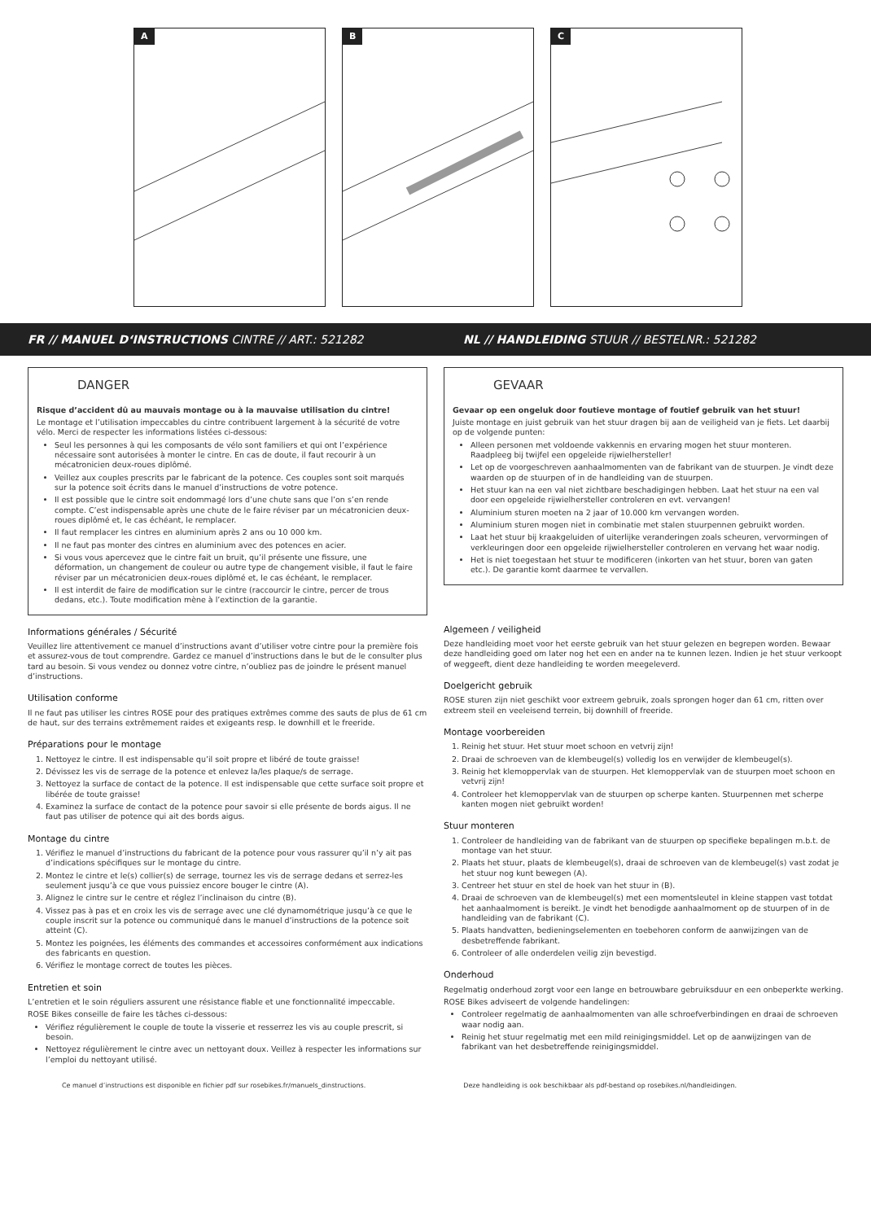A
B
C
FR // MANUEL D‘INSTRUCTIONS CINTRE // ART.: 521282 NL // HANDLEIDING STUUR // BESTELNR.: 521282
DANGER
Risque d’accident dû au mauvais montage ou à la mauvaise utilisation du cintre!
Le montage et l’utilisation impeccables du cintre contribuent largement à la sécurité de votre vélo. Merci de respecter les informations listées ci-dessous:
Seul les personnes à qui les composants de vélo sont familiers et qui ont l’expérience nécessaire sont autorisées à monter le cintre. En cas de doute, il faut recourir à un mécatronicien deux-roues diplômé.
Veillez aux couples prescrits par le fabricant de la potence. Ces couples sont soit marqués sur la potence soit écrits dans le manuel d’instructions de votre potence.
Il est possible que le cintre soit endommagé lors d’une chute sans que l’on s’en rende compte. C’est indispensable après une chute de le faire réviser par un mécatronicien deux-roues diplômé et, le cas échéant, le remplacer.
Il faut remplacer les cintres en aluminium après 2 ans ou 10 000 km.
Il ne faut pas monter des cintres en aluminium avec des potences en acier.
Si vous vous apercevez que le cintre fait un bruit, qu’il présente une fissure, une déformation, un changement de couleur ou autre type de changement visible, il faut le faire réviser par un mécatronicien deux-roues diplômé et, le cas échéant, le remplacer.
Il est interdit de faire de modification sur le cintre (raccourcir le cintre, percer de trous dedans, etc.). Toute modification mène à l’extinction de la garantie.
Informations générales / Sécurité
Veuillez lire attentivement ce manuel d’instructions avant d’utiliser votre cintre pour la première fois et assurez-vous de tout comprendre. Gardez ce manuel d’instructions dans le but de le consulter plus tard au besoin. Si vous vendez ou donnez votre cintre, n’oubliez pas de joindre le présent manuel d’instructions.
Utilisation conforme
Il ne faut pas utiliser les cintres ROSE pour des pratiques extrêmes comme des sauts de plus de 61 cm de haut, sur des terrains extrêmement raides et exigeants resp. le downhill et le freeride.
Préparations pour le montage
1. Nettoyez le cintre. Il est indispensable qu’il soit propre et libéré de toute graisse!
2. Dévissez les vis de serrage de la potence et enlevez la/les plaque/s de serrage.
3. Nettoyez la surface de contact de la potence. Il est indispensable que cette surface soit propre et libérée de toute graisse!
4. Examinez la surface de contact de la potence pour savoir si elle présente de bords aigus. Il ne faut pas utiliser de potence qui ait des bords aigus.
Montage du cintre
1. Vérifiez le manuel d’instructions du fabricant de la potence pour vous rassurer qu’il n’y ait pas d’indications spécifiques sur le montage du cintre.
2. Montez le cintre et le(s) collier(s) de serrage, tournez les vis de serrage dedans et serrez-les seulement jusqu’à ce que vous puissiez encore bouger le cintre (A).
3. Alignez le cintre sur le centre et réglez l’inclinaison du cintre (B).
4. Vissez pas à pas et en croix les vis de serrage avec une clé dynamométrique jusqu’à ce que le couple inscrit sur la potence ou communiqué dans le manuel d’instructions de la potence soit atteint (C).
5. Montez les poignées, les éléments des commandes et accessoires conformément aux indications des fabricants en question.
6. Vérifiez le montage correct de toutes les pièces.
Entretien et soin
L’entretien et le soin réguliers assurent une résistance fiable et une fonctionnalité impeccable.
ROSE Bikes conseille de faire les tâches ci-dessous:
Vérifiez régulièrement le couple de toute la visserie et resserrez les vis au couple prescrit, si besoin.
Nettoyez régulièrement le cintre avec un nettoyant doux. Veillez à respecter les informations sur l’emploi du nettoyant utilisé.
GEVAAR
Gevaar op een ongeluk door foutieve montage of foutief gebruik van het stuur!
Juiste montage en juist gebruik van het stuur dragen bij aan de veiligheid van je fiets. Let daarbij op de volgende punten:
Alleen personen met voldoende vakkennis en ervaring mogen het stuur monteren. Raadpleeg bij twijfel een opgeleide rijwielhersteller!
Let op de voorgeschreven aanhaalmomenten van de fabrikant van de stuurpen. Je vindt deze waarden op de stuurpen of in de handleiding van de stuurpen.
Het stuur kan na een val niet zichtbare beschadigingen hebben. Laat het stuur na een val door een opgeleide rijwielhersteller controleren en evt. vervangen!
Aluminium sturen moeten na 2 jaar of 10.000 km vervangen worden.
Aluminium sturen mogen niet in combinatie met stalen stuurpennen gebruikt worden.
Laat het stuur bij kraakgeluiden of uiterlijke veranderingen zoals scheuren, vervormingen of verkleuringen door een opgeleide rijwielhersteller controleren en vervang het waar nodig.
Het is niet toegestaan het stuur te modificeren (inkorten van het stuur, boren van gaten etc.). De garantie komt daarmee te vervallen.
Algemeen / veiligheid
Deze handleiding moet voor het eerste gebruik van het stuur gelezen en begrepen worden. Bewaar deze handleiding goed om later nog het een en ander na te kunnen lezen. Indien je het stuur verkoopt of weggeeft, dient deze handleiding te worden meegeleverd.
Doelgericht gebruik
ROSE sturen zijn niet geschikt voor extreem gebruik, zoals sprongen hoger dan 61 cm, ritten over extreem steil en veeleisend terrein, bij downhill of freeride.
Montage voorbereiden
1. Reinig het stuur. Het stuur moet schoon en vetvrij zijn!
2. Draai de schroeven van de klembeugel(s) volledig los en verwijder de klembeugel(s).
3. Reinig het klemoppervlak van de stuurpen. Het klemoppervlak van de stuurpen moet schoon en vetvrij zijn!
4. Controleer het klemoppervlak van de stuurpen op scherpe kanten. Stuurpennen met scherpe kanten mogen niet gebruikt worden!
Stuur monteren
1. Controleer de handleiding van de fabrikant van de stuurpen op specifieke bepalingen m.b.t. de montage van het stuur.
2. Plaats het stuur, plaats de klembeugel(s), draai de schroeven van de klembeugel(s) vast zodat je het stuur nog kunt bewegen (A).
3. Centreer het stuur en stel de hoek van het stuur in (B).
4. Draai de schroeven van de klembeugel(s) met een momentsleutel in kleine stappen vast totdat het aanhaalmoment is bereikt. Je vindt het benodigde aanhaalmoment op de stuurpen of in de handleiding van de fabrikant (C).
5. Plaats handvatten, bedieningselementen en toebehoren conform de aanwijzingen van de desbetreffende fabrikant.
6. Controleer of alle onderdelen veilig zijn bevestigd.
Onderhoud
Regelmatig onderhoud zorgt voor een lange en betrouwbare gebruiksduur en een onbeperkte werking.
ROSE Bikes adviseert de volgende handelingen:
Controleer regelmatig de aanhaalmomenten van alle schroefverbindingen en draai de schroeven waar nodig aan.
Reinig het stuur regelmatig met een mild reinigingsmiddel. Let op de aanwijzingen van de fabrikant van het desbetreffende reinigingsmiddel.
Ce manuel d’instructions est disponible en fichier pdf sur rosebikes.fr/manuels_dinstructions.
Deze handleiding is ook beschikbaar als pdf-bestand op rosebikes.nl/handleidingen.